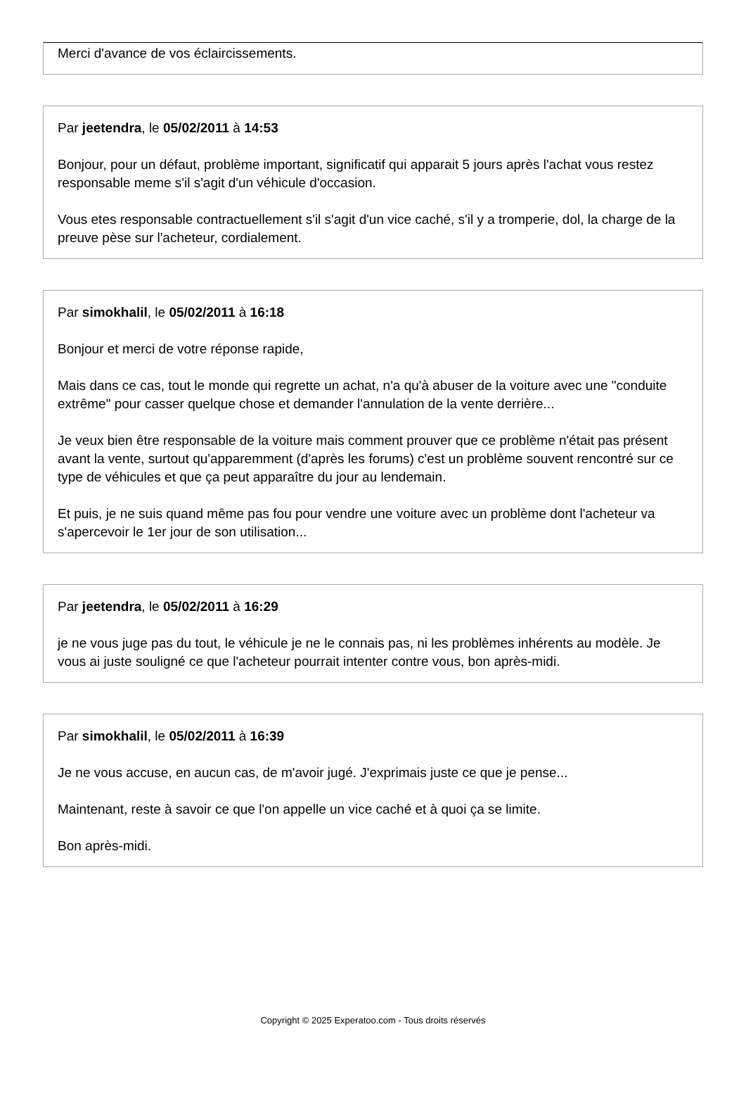Merci d'avance de vos éclaircissements.
Par jeetendra, le 05/02/2011 à 14:53
Bonjour, pour un défaut, problème important, significatif qui apparait 5 jours après l'achat vous restez responsable meme s'il s'agit d'un véhicule d'occasion.
Vous etes responsable contractuellement s'il s'agit d'un vice caché, s'il y a tromperie, dol, la charge de la preuve pèse sur l'acheteur, cordialement.
Par simokhalil, le 05/02/2011 à 16:18
Bonjour et merci de votre réponse rapide,
Mais dans ce cas, tout le monde qui regrette un achat, n'a qu'à abuser de la voiture avec une "conduite extrême" pour casser quelque chose et demander l'annulation de la vente derrière...
Je veux bien être responsable de la voiture mais comment prouver que ce problème n'était pas présent avant la vente, surtout qu'apparemment (d'après les forums) c'est un problème souvent rencontré sur ce type de véhicules et que ça peut apparaître du jour au lendemain.
Et puis, je ne suis quand même pas fou pour vendre une voiture avec un problème dont l'acheteur va s'apercevoir le 1er jour de son utilisation...
Par jeetendra, le 05/02/2011 à 16:29
je ne vous juge pas du tout, le véhicule je ne le connais pas, ni les problèmes inhérents au modèle. Je vous ai juste souligné ce que l'acheteur pourrait intenter contre vous, bon après-midi.
Par simokhalil, le 05/02/2011 à 16:39
Je ne vous accuse, en aucun cas, de m'avoir jugé. J'exprimais juste ce que je pense...
Maintenant, reste à savoir ce que l'on appelle un vice caché et à quoi ça se limite.
Bon après-midi.
Copyright © 2025 Experatoo.com - Tous droits réservés